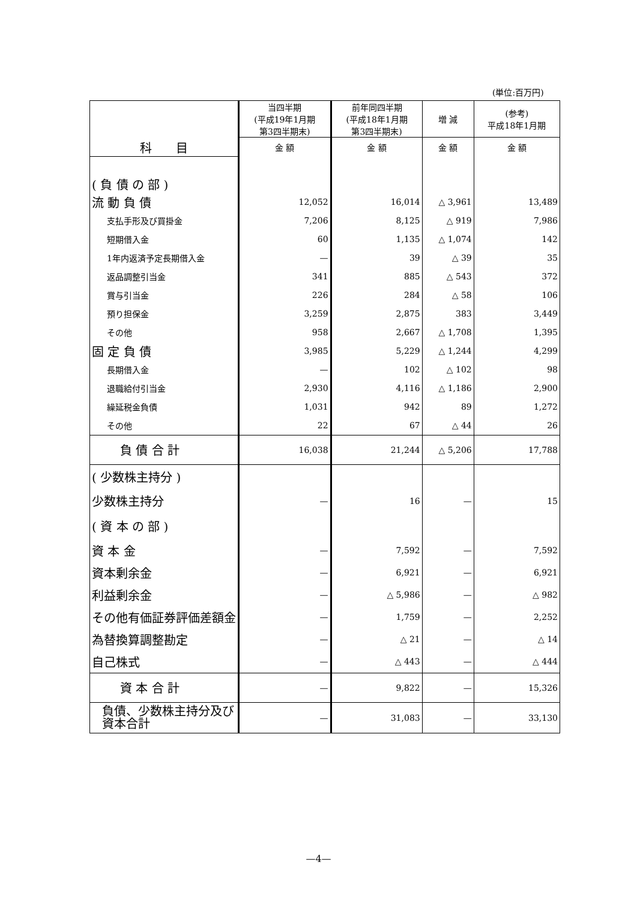(単位:百万円)
| 科 目 | 当四半期 (平成19年1月期 第3四半期末) | 前年同四半期 (平成18年1月期 第3四半期末) | 増 減 | (参考) 平成18年1月期 |
| --- | --- | --- | --- | --- |
| | 金 額 | 金 額 | 金 額 | 金 額 |
| ( 負 債 の 部 ) | | | | |
| 流 動 負 債 | 12,052 | 16,014 | △ 3,961 | 13,489 |
| 支払手形及び買掛金 | 7,206 | 8,125 | △ 919 | 7,986 |
| 短期借入金 | 60 | 1,135 | △ 1,074 | 142 |
| 1年内返済予定長期借入金 | — | 39 | △ 39 | 35 |
| 返品調整引当金 | 341 | 885 | △ 543 | 372 |
| 賞与引当金 | 226 | 284 | △ 58 | 106 |
| 預り担保金 | 3,259 | 2,875 | 383 | 3,449 |
| その他 | 958 | 2,667 | △ 1,708 | 1,395 |
| 固 定 負 債 | 3,985 | 5,229 | △ 1,244 | 4,299 |
| 長期借入金 | — | 102 | △ 102 | 98 |
| 退職給付引当金 | 2,930 | 4,116 | △ 1,186 | 2,900 |
| 繰延税金負債 | 1,031 | 942 | 89 | 1,272 |
| その他 | 22 | 67 | △ 44 | 26 |
| 負 債 合 計 | 16,038 | 21,244 | △ 5,206 | 17,788 |
| ( 少数株主持分 ) | | | | |
| 少数株主持分 | — | 16 | — | 15 |
| ( 資 本 の 部 ) | | | | |
| 資 本 金 | — | 7,592 | — | 7,592 |
| 資本剰余金 | — | 6,921 | — | 6,921 |
| 利益剰余金 | — | △ 5,986 | — | △ 982 |
| その他有価証券評価差額金 | — | 1,759 | — | 2,252 |
| 為替換算調整勘定 | — | △ 21 | — | △ 14 |
| 自己株式 | — | △ 443 | — | △ 444 |
| 資 本 合 計 | — | 9,822 | — | 15,326 |
| 負債、少数株主持分及び 資本合計 | — | 31,083 | — | 33,130 |
—4—